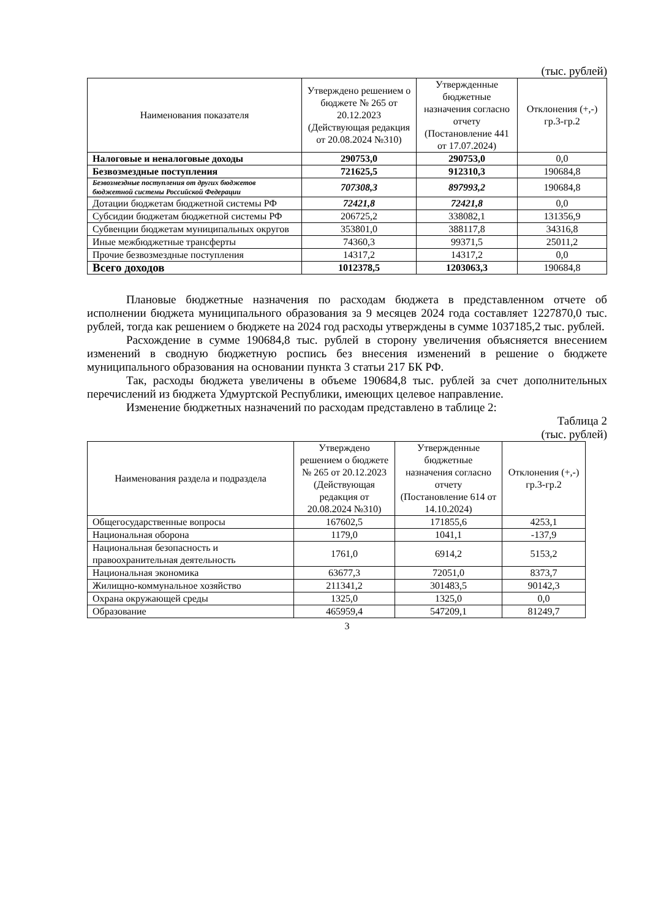(тыс. рублей)
| Наименования показателя | Утверждено решением о бюджете № 265 от 20.12.2023 (Действующая редакция от 20.08.2024 №310) | Утвержденные бюджетные назначения согласно отчету (Постановление 441 от 17.07.2024) | Отклонения (+,-) гр.3-гр.2 |
| --- | --- | --- | --- |
| Налоговые и неналоговые доходы | 290753,0 | 290753,0 | 0,0 |
| Безвозмездные поступления | 721625,5 | 912310,3 | 190684,8 |
| Безвозмездные поступления от других бюджетов бюджетной системы Российской Федерации | 707308,3 | 897993,2 | 190684,8 |
| Дотации бюджетам бюджетной системы РФ | 72421,8 | 72421,8 | 0,0 |
| Субсидии бюджетам бюджетной системы РФ | 206725,2 | 338082,1 | 131356,9 |
| Субвенции бюджетам муниципальных округов | 353801,0 | 388117,8 | 34316,8 |
| Иные межбюджетные трансферты | 74360,3 | 99371,5 | 25011,2 |
| Прочие безвозмездные поступления | 14317,2 | 14317,2 | 0,0 |
| Всего доходов | 1012378,5 | 1203063,3 | 190684,8 |
Плановые бюджетные назначения по расходам бюджета в представленном отчете об исполнении бюджета муниципального образования за 9 месяцев 2024 года составляет 1227870,0 тыс. рублей, тогда как решением о бюджете на 2024 год расходы утверждены в сумме 1037185,2 тыс. рублей.
Расхождение в сумме 190684,8 тыс. рублей в сторону увеличения объясняется внесением изменений в сводную бюджетную роспись без внесения изменений в решение о бюджете муниципального образования на основании пункта 3 статьи 217 БК РФ.
Так, расходы бюджета увеличены в объеме 190684,8 тыс. рублей за счет дополнительных перечислений из бюджета Удмуртской Республики, имеющих целевое направление.
Изменение бюджетных назначений по расходам представлено в таблице 2:
Таблица 2
(тыс. рублей)
| Наименования раздела и подраздела | Утверждено решением о бюджете № 265 от 20.12.2023 (Действующая редакция от 20.08.2024 №310) | Утвержденные бюджетные назначения согласно отчету (Постановление 614 от 14.10.2024) | Отклонения (+,-) гр.3-гр.2 |
| --- | --- | --- | --- |
| Общегосударственные вопросы | 167602,5 | 171855,6 | 4253,1 |
| Национальная оборона | 1179,0 | 1041,1 | -137,9 |
| Национальная безопасность и правоохранительная деятельность | 1761,0 | 6914,2 | 5153,2 |
| Национальная экономика | 63677,3 | 72051,0 | 8373,7 |
| Жилищно-коммунальное хозяйство | 211341,2 | 301483,5 | 90142,3 |
| Охрана окружающей среды | 1325,0 | 1325,0 | 0,0 |
| Образование | 465959,4 | 547209,1 | 81249,7 |
3